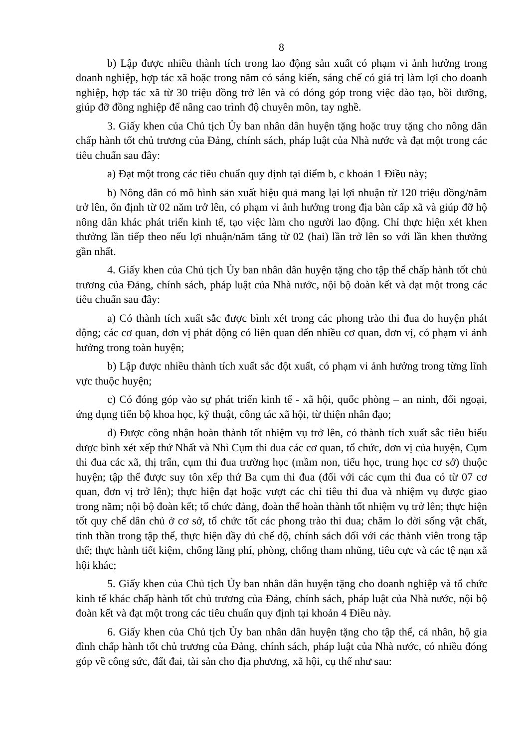8
b) Lập được nhiều thành tích trong lao động sản xuất có phạm vi ảnh hưởng trong doanh nghiệp, hợp tác xã hoặc trong năm có sáng kiến, sáng chế có giá trị làm lợi cho doanh nghiệp, hợp tác xã từ 30 triệu đồng trở lên và có đóng góp trong việc đào tạo, bồi dưỡng, giúp đỡ đồng nghiệp để nâng cao trình độ chuyên môn, tay nghề.
3. Giấy khen của Chủ tịch Ủy ban nhân dân huyện tặng hoặc truy tặng cho nông dân chấp hành tốt chủ trương của Đảng, chính sách, pháp luật của Nhà nước và đạt một trong các tiêu chuẩn sau đây:
a) Đạt một trong các tiêu chuẩn quy định tại điểm b, c khoản 1 Điều này;
b) Nông dân có mô hình sản xuất hiệu quả mang lại lợi nhuận từ 120 triệu đồng/năm trở lên, ổn định từ 02 năm trở lên, có phạm vi ảnh hưởng trong địa bàn cấp xã và giúp đỡ hộ nông dân khác phát triển kinh tế, tạo việc làm cho người lao động. Chỉ thực hiện xét khen thưởng lần tiếp theo nếu lợi nhuận/năm tăng từ 02 (hai) lần trở lên so với lần khen thưởng gần nhất.
4. Giấy khen của Chủ tịch Ủy ban nhân dân huyện tặng cho tập thể chấp hành tốt chủ trương của Đảng, chính sách, pháp luật của Nhà nước, nội bộ đoàn kết và đạt một trong các tiêu chuẩn sau đây:
a) Có thành tích xuất sắc được bình xét trong các phong trào thi đua do huyện phát động; các cơ quan, đơn vị phát động có liên quan đến nhiều cơ quan, đơn vị, có phạm vi ảnh hưởng trong toàn huyện;
b) Lập được nhiều thành tích xuất sắc đột xuất, có phạm vi ảnh hưởng trong từng lĩnh vực thuộc huyện;
c) Có đóng góp vào sự phát triển kinh tế - xã hội, quốc phòng – an ninh, đối ngoại, ứng dụng tiến bộ khoa học, kỹ thuật, công tác xã hội, từ thiện nhân đạo;
d) Được công nhận hoàn thành tốt nhiệm vụ trở lên, có thành tích xuất sắc tiêu biểu được bình xét xếp thứ Nhất và Nhì Cụm thi đua các cơ quan, tổ chức, đơn vị của huyện, Cụm thi đua các xã, thị trấn, cụm thi đua trường học (mầm non, tiểu học, trung học cơ sở) thuộc huyện; tập thể được suy tôn xếp thứ Ba cụm thi đua (đối với các cụm thi đua có từ 07 cơ quan, đơn vị trở lên); thực hiện đạt hoặc vượt các chỉ tiêu thi đua và nhiệm vụ được giao trong năm; nội bộ đoàn kết; tổ chức đảng, đoàn thể hoàn thành tốt nhiệm vụ trở lên; thực hiện tốt quy chế dân chủ ở cơ sở, tổ chức tốt các phong trào thi đua; chăm lo đời sống vật chất, tinh thần trong tập thể, thực hiện đầy đủ chế độ, chính sách đối với các thành viên trong tập thể; thực hành tiết kiệm, chống lãng phí, phòng, chống tham nhũng, tiêu cực và các tệ nạn xã hội khác;
5. Giấy khen của Chủ tịch Ủy ban nhân dân huyện tặng cho doanh nghiệp và tổ chức kinh tế khác chấp hành tốt chủ trương của Đảng, chính sách, pháp luật của Nhà nước, nội bộ đoàn kết và đạt một trong các tiêu chuẩn quy định tại khoản 4 Điều này.
6. Giấy khen của Chủ tịch Ủy ban nhân dân huyện tặng cho tập thể, cá nhân, hộ gia đình chấp hành tốt chủ trương của Đảng, chính sách, pháp luật của Nhà nước, có nhiều đóng góp về công sức, đất đai, tài sản cho địa phương, xã hội, cụ thể như sau: